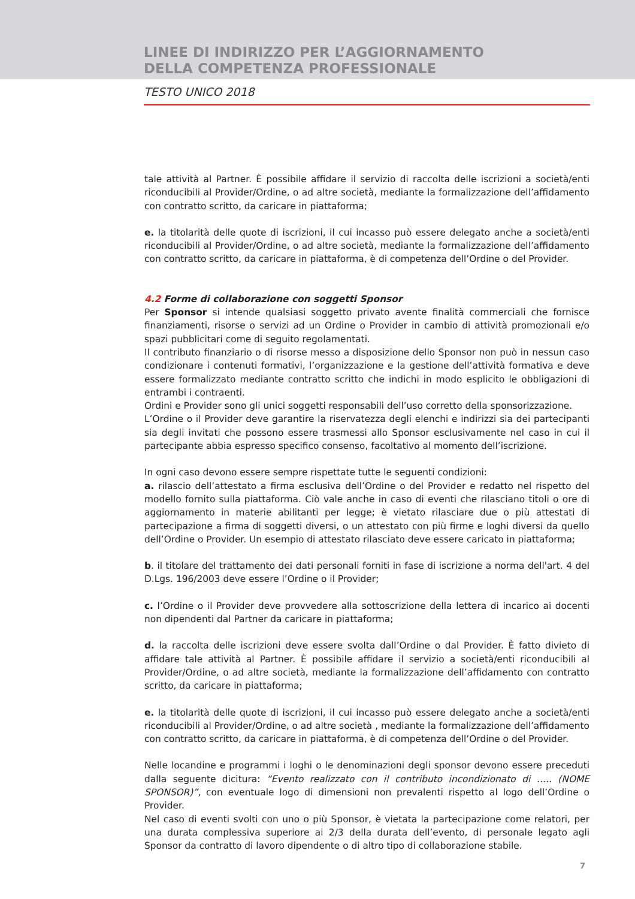LINEE DI INDIRIZZO PER L’AGGIORNAMENTO
DELLA COMPETENZA PROFESSIONALE
TESTO UNICO 2018
tale attività al Partner. È possibile affidare il servizio di raccolta delle iscrizioni a società/enti riconducibili al Provider/Ordine, o ad altre società, mediante la formalizzazione dell’affidamento con contratto scritto, da caricare in piattaforma;
e. la titolarità delle quote di iscrizioni, il cui incasso può essere delegato anche a società/enti riconducibili al Provider/Ordine, o ad altre società, mediante la formalizzazione dell’affidamento con contratto scritto, da caricare in piattaforma, è di competenza dell’Ordine o del Provider.
4.2 Forme di collaborazione con soggetti Sponsor
Per Sponsor si intende qualsiasi soggetto privato avente finalità commerciali che fornisce finanziamenti, risorse o servizi ad un Ordine o Provider in cambio di attività promozionali e/o spazi pubblicitari come di seguito regolamentati.
Il contributo finanziario o di risorse messo a disposizione dello Sponsor non può in nessun caso condizionare i contenuti formativi, l’organizzazione e la gestione dell’attività formativa e deve essere formalizzato mediante contratto scritto che indichi in modo esplicito le obbligazioni di entrambi i contraenti.
Ordini e Provider sono gli unici soggetti responsabili dell’uso corretto della sponsorizzazione.
L’Ordine o il Provider deve garantire la riservatezza degli elenchi e indirizzi sia dei partecipanti sia degli invitati che possono essere trasmessi allo Sponsor esclusivamente nel caso in cui il partecipante abbia espresso specifico consenso, facoltativo al momento dell’iscrizione.
In ogni caso devono essere sempre rispettate tutte le seguenti condizioni:
a. rilascio dell’attestato a firma esclusiva dell’Ordine o del Provider e redatto nel rispetto del modello fornito sulla piattaforma. Ciò vale anche in caso di eventi che rilasciano titoli o ore di aggiornamento in materie abilitanti per legge; è vietato rilasciare due o più attestati di partecipazione a firma di soggetti diversi, o un attestato con più firme e loghi diversi da quello dell’Ordine o Provider. Un esempio di attestato rilasciato deve essere caricato in piattaforma;
b. il titolare del trattamento dei dati personali forniti in fase di iscrizione a norma dell'art. 4 del D.Lgs. 196/2003 deve essere l’Ordine o il Provider;
c. l’Ordine o il Provider deve provvedere alla sottoscrizione della lettera di incarico ai docenti non dipendenti dal Partner da caricare in piattaforma;
d. la raccolta delle iscrizioni deve essere svolta dall’Ordine o dal Provider. È fatto divieto di affidare tale attività al Partner. È possibile affidare il servizio a società/enti riconducibili al Provider/Ordine, o ad altre società, mediante la formalizzazione dell’affidamento con contratto scritto, da caricare in piattaforma;
e. la titolarità delle quote di iscrizioni, il cui incasso può essere delegato anche a società/enti riconducibili al Provider/Ordine, o ad altre società , mediante la formalizzazione dell’affidamento con contratto scritto, da caricare in piattaforma, è di competenza dell’Ordine o del Provider.
Nelle locandine e programmi i loghi o le denominazioni degli sponsor devono essere preceduti dalla seguente dicitura: “Evento realizzato con il contributo incondizionato di ….. (NOME SPONSOR)”, con eventuale logo di dimensioni non prevalenti rispetto al logo dell’Ordine o Provider.
Nel caso di eventi svolti con uno o più Sponsor, è vietata la partecipazione come relatori, per una durata complessiva superiore ai 2/3 della durata dell’evento, di personale legato agli Sponsor da contratto di lavoro dipendente o di altro tipo di collaborazione stabile.
7